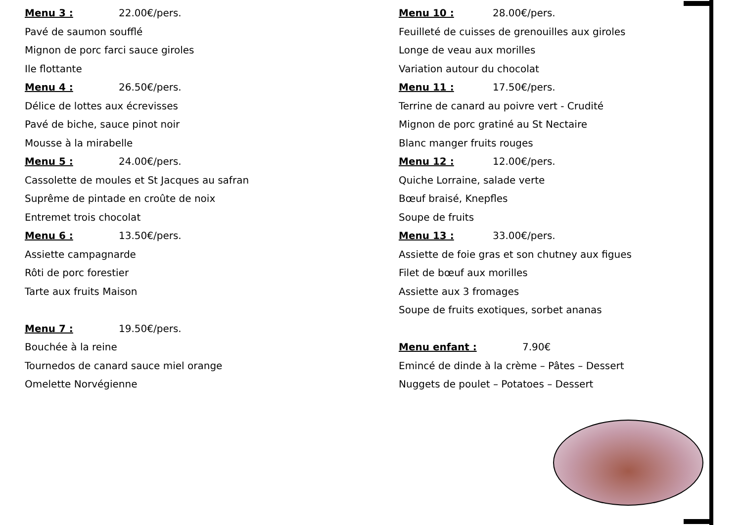Menu 3 : 22.00€/pers.
Pavé de saumon soufflé
Mignon de porc farci sauce giroles
Ile flottante
Menu 4 : 26.50€/pers.
Délice de lottes aux écrevisses
Pavé de biche, sauce pinot noir
Mousse à la mirabelle
Menu 5 : 24.00€/pers.
Cassolette de moules et St Jacques au safran
Suprême de pintade en croûte de noix
Entremet trois chocolat
Menu 6 : 13.50€/pers.
Assiette campagnarde
Rôti de porc forestier
Tarte aux fruits Maison
Menu 7 : 19.50€/pers.
Bouchée à la reine
Tournedos de canard sauce miel orange
Omelette Norvégienne
Menu 10 : 28.00€/pers.
Feuilleté de cuisses de grenouilles aux giroles
Longe de veau aux morilles
Variation autour du chocolat
Menu 11 : 17.50€/pers.
Terrine de canard au poivre vert - Crudité
Mignon de porc gratiné au St Nectaire
Blanc manger fruits rouges
Menu 12 : 12.00€/pers.
Quiche Lorraine, salade verte
Bœuf braisé, Knepfles
Soupe de fruits
Menu 13 : 33.00€/pers.
Assiette de foie gras et son chutney aux figues
Filet de bœuf aux morilles
Assiette aux 3 fromages
Soupe de fruits exotiques, sorbet ananas
Menu enfant : 7.90€
Emincé de dinde à la crème – Pâtes – Dessert
Nuggets de poulet – Potatoes – Dessert